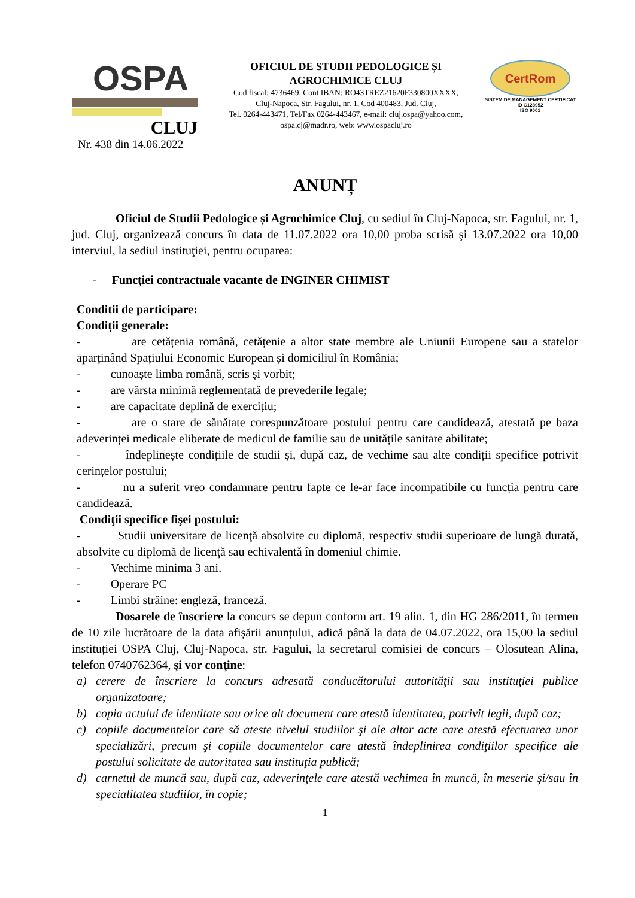OSPA
CLUJ
OFICIUL DE STUDII PEDOLOGICE ȘI
AGROCHIMICE CLUJ
Cod fiscal: 4736469, Cont IBAN: RO43TREZ21620F330800XXXX,
Cluj-Napoca, Str. Fagului, nr. 1, Cod 400483, Jud. Cluj,
Tel. 0264-443471, Tel/Fax 0264-443467, e-mail: cluj.ospa@yahoo.com,
ospa.cj@madr.ro, web: www.ospacluj.ro
CertRom
SISTEM DE MANAGEMENT CERTIFICAT
ID C128952
ISO 9001
Nr. 438 din 14.06.2022
ANUNȚ
Oficiul de Studii Pedologice și Agrochimice Cluj, cu sediul în Cluj-Napoca, str. Fagului, nr. 1, jud. Cluj, organizează concurs în data de 11.07.2022 ora 10,00 proba scrisă şi 13.07.2022 ora 10,00 interviul, la sediul instituţiei, pentru ocuparea:
- Funcţiei contractuale vacante de INGINER CHIMIST
Conditii de participare:
Condiții generale:
- are cetățenia română, cetățenie a altor state membre ale Uniunii Europene sau a statelor aparținând Spațiului Economic European și domiciliul în România;
- cunoaște limba română, scris și vorbit;
- are vârsta minimă reglementată de prevederile legale;
- are capacitate deplină de exercițiu;
- are o stare de sănătate corespunzătoare postului pentru care candidează, atestată pe baza adeverinței medicale eliberate de medicul de familie sau de unitățile sanitare abilitate;
- îndeplinește condițiile de studii și, după caz, de vechime sau alte condiții specifice potrivit cerințelor postului;
- nu a suferit vreo condamnare pentru fapte ce le-ar face incompatibile cu funcția pentru care candidează.
Condiţii specifice fişei postului:
- Studii universitare de licenţă absolvite cu diplomă, respectiv studii superioare de lungă durată, absolvite cu diplomă de licenţă sau echivalentă în domeniul chimie.
- Vechime minima 3 ani.
- Operare PC
- Limbi străine: engleză, franceză.
Dosarele de înscriere la concurs se depun conform art. 19 alin. 1, din HG 286/2011, în termen de 10 zile lucrătoare de la data afișării anunțului, adică până la data de 04.07.2022, ora 15,00 la sediul instituției OSPA Cluj, Cluj-Napoca, str. Fagului, la secretarul comisiei de concurs – Olosutean Alina, telefon 0740762364, şi vor conţine:
a) cerere de înscriere la concurs adresată conducătorului autorităţii sau instituţiei publice organizatoare;
b) copia actului de identitate sau orice alt document care atestă identitatea, potrivit legii, după caz;
c) copiile documentelor care să ateste nivelul studiilor şi ale altor acte care atestă efectuarea unor specializări, precum şi copiile documentelor care atestă îndeplinirea condiţiilor specifice ale postului solicitate de autoritatea sau instituţia publică;
d) carnetul de muncă sau, după caz, adeverinţele care atestă vechimea în muncă, în meserie şi/sau în specialitatea studiilor, în copie;
1